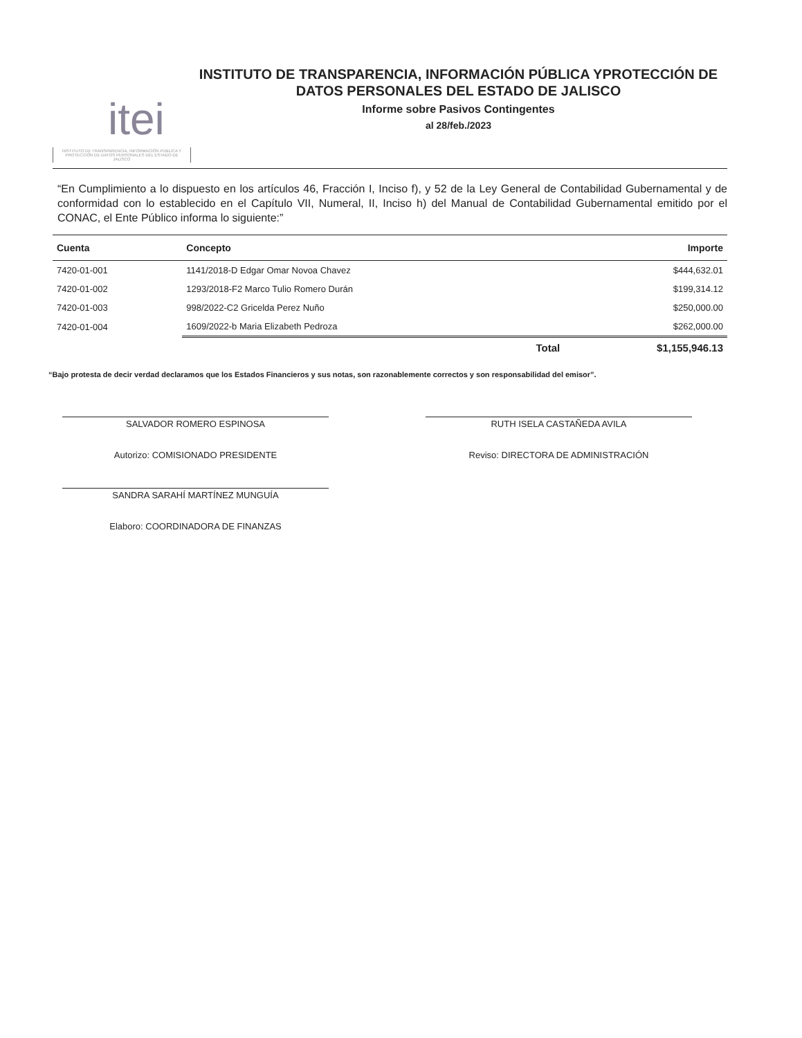itei
INSTITUTO DE TRANSPARENCIA, INFORMACIÓN PÚBLICA Y PROTECCIÓN DE DATOS PERSONALES DEL ESTADO DE JALISCO
INSTITUTO DE TRANSPARENCIA, INFORMACIÓN PÚBLICA YPROTECCIÓN DE DATOS PERSONALES DEL ESTADO DE JALISCO
Informe sobre Pasivos Contingentes
al 28/feb./2023
“En Cumplimiento a lo dispuesto en los artículos 46, Fracción I, Inciso f), y 52 de la Ley General de Contabilidad Gubernamental y de conformidad con lo establecido en el Capítulo VII, Numeral, II, Inciso h) del Manual de Contabilidad Gubernamental emitido por el CONAC, el Ente Público informa lo siguiente:”
| Cuenta | Concepto | Importe |
| --- | --- | --- |
| 7420-01-001 | 1141/2018-D Edgar Omar Novoa Chavez | $444,632.01 |
| 7420-01-002 | 1293/2018-F2 Marco Tulio Romero Durán | $199,314.12 |
| 7420-01-003 | 998/2022-C2 Gricelda Perez Nuño | $250,000.00 |
| 7420-01-004 | 1609/2022-b Maria Elizabeth Pedroza | $262,000.00 |
| | Total | $1,155,946.13 |
“Bajo protesta de decir verdad declaramos que los Estados Financieros y sus notas, son razonablemente correctos y son responsabilidad del emisor”.
SALVADOR ROMERO ESPINOSA
Autorizo: COMISIONADO PRESIDENTE
SANDRA SARAHÍ MARTÍNEZ MUNGUÍA
Elaboro: COORDINADORA DE FINANZAS
RUTH ISELA CASTAÑEDA AVILA
Reviso: DIRECTORA DE ADMINISTRACIÓN